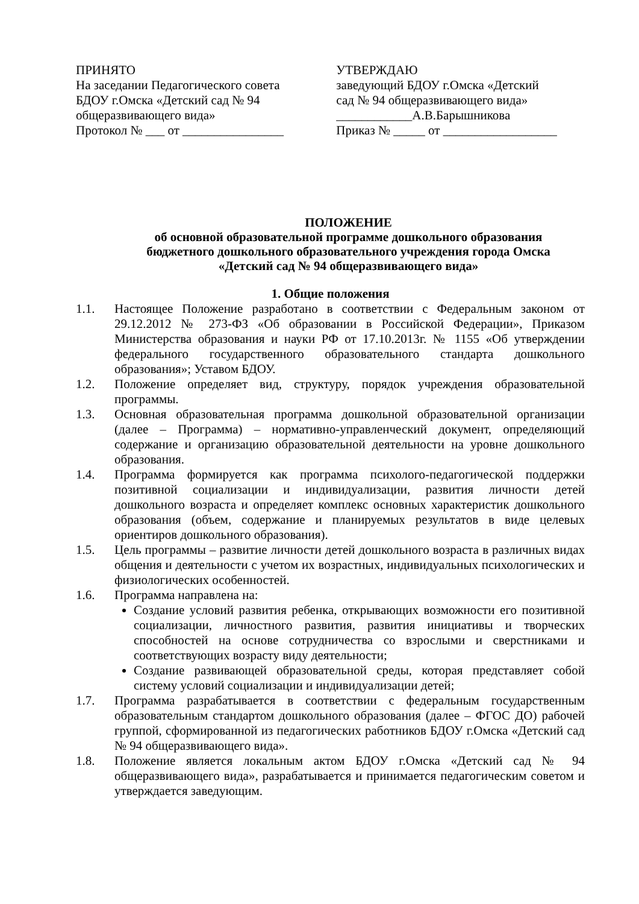ПРИНЯТО
На заседании Педагогического совета
БДОУ г.Омска «Детский сад № 94
общеразвивающего вида»
Протокол № ___ от ________________
УТВЕРЖДАЮ
заведующий БДОУ г.Омска «Детский
сад № 94 общеразвивающего вида»
____________А.В.Барышникова
Приказ № _____ от __________________
ПОЛОЖЕНИЕ
об основной образовательной программе дошкольного образования
бюджетного дошкольного образовательного учреждения города Омска
«Детский сад № 94 общеразвивающего вида»
1. Общие положения
1.1. Настоящее Положение разработано в соответствии с Федеральным законом от 29.12.2012 № 273-ФЗ «Об образовании в Российской Федерации», Приказом Министерства образования и науки РФ от 17.10.2013г. № 1155 «Об утверждении федерального государственного образовательного стандарта дошкольного образования»; Уставом БДОУ.
1.2. Положение определяет вид, структуру, порядок учреждения образовательной программы.
1.3. Основная образовательная программа дошкольной образовательной организации (далее – Программа) – нормативно-управленческий документ, определяющий содержание и организацию образовательной деятельности на уровне дошкольного образования.
1.4. Программа формируется как программа психолого-педагогической поддержки позитивной социализации и индивидуализации, развития личности детей дошкольного возраста и определяет комплекс основных характеристик дошкольного образования (объем, содержание и планируемых результатов в виде целевых ориентиров дошкольного образования).
1.5. Цель программы – развитие личности детей дошкольного возраста в различных видах общения и деятельности с учетом их возрастных, индивидуальных психологических и физиологических особенностей.
1.6. Программа направлена на:
Создание условий развития ребенка, открывающих возможности его позитивной социализации, личностного развития, развития инициативы и творческих способностей на основе сотрудничества со взрослыми и сверстниками и соответствующих возрасту виду деятельности;
Создание развивающей образовательной среды, которая представляет собой систему условий социализации и индивидуализации детей;
1.7. Программа разрабатывается в соответствии с федеральным государственным образовательным стандартом дошкольного образования (далее – ФГОС ДО) рабочей группой, сформированной из педагогических работников БДОУ г.Омска «Детский сад № 94 общеразвивающего вида».
1.8. Положение является локальным актом БДОУ г.Омска «Детский сад № 94 общеразвивающего вида», разрабатывается и принимается педагогическим советом и утверждается заведующим.